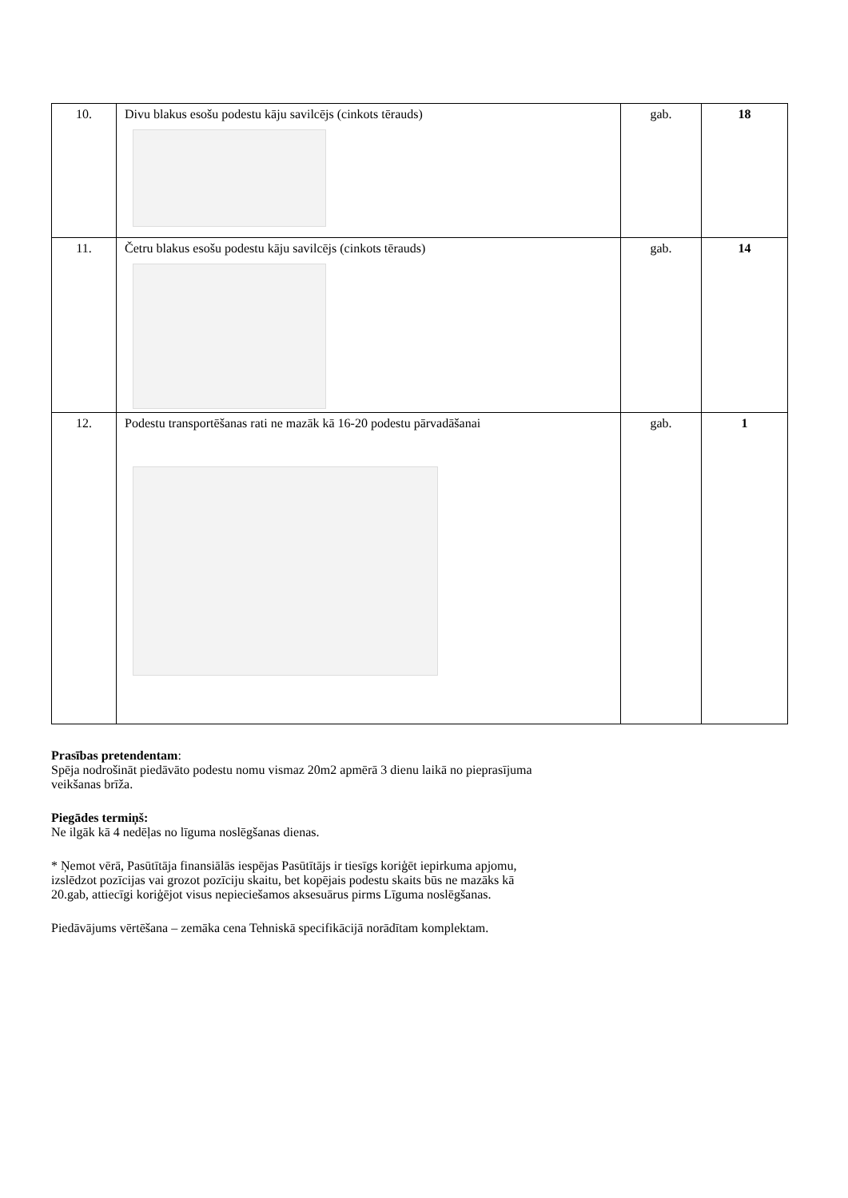| 10. | Divu blakus esošu podestu kāju savilcējs (cinkots tērauds) | gab. | 18 |
| 11. | Četru blakus esošu podestu kāju savilcējs (cinkots tērauds) | gab. | 14 |
| 12. | Podestu transportēšanas rati ne mazāk kā 16-20 podestu pārvadāšanai | gab. | 1 |
Prasības pretendentam:
Spēja nodrošināt piedāvāto podestu nomu vismaz 20m2 apmērā 3 dienu laikā no pieprasījuma
veikšanas brīža.
Piegādes termiņš:
Ne ilgāk kā 4 nedēļas no līguma noslēgšanas dienas.
* Ņemot vērā, Pasūtītāja finansiālās iespējas Pasūtītājs ir tiesīgs koriģēt iepirkuma apjomu,
izslēdzot pozīcijas vai grozot pozīciju skaitu, bet kopējais podestu skaits būs ne mazāks kā
20.gab, attiecīgi koriģējot visus nepieciešamos aksesuārus pirms Līguma noslēgšanas.
Piedāvājums vērtēšana – zemāka cena Tehniskā specifikācijā norādītam komplektam.